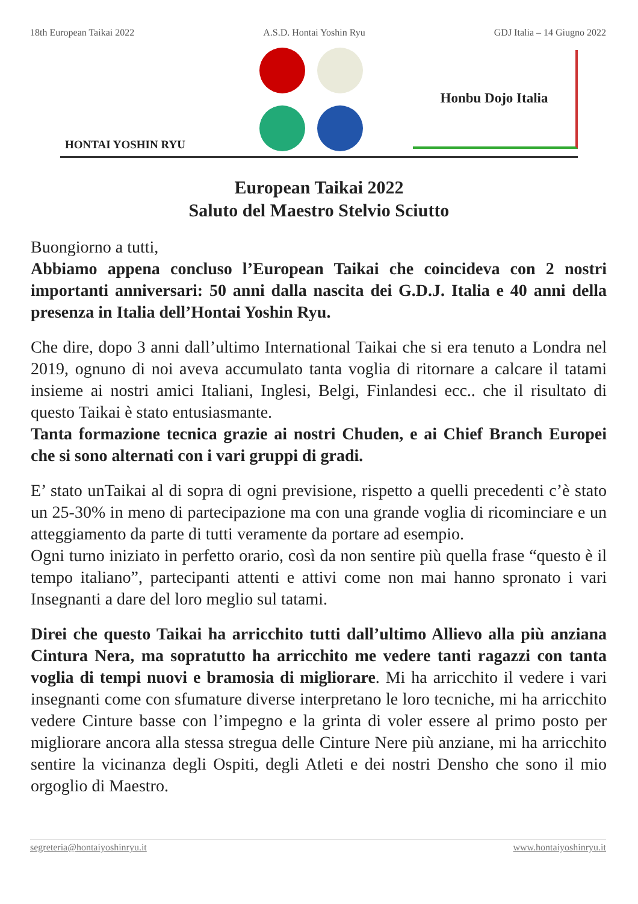18th European Taikai 2022 A.S.D. Hontai Yoshin Ryu GDJ Italia – 14 Giugno 2022
HONTAI YOSHIN RYU
Honbu Dojo Italia
European Taikai 2022
Saluto del Maestro Stelvio Sciutto
Buongiorno a tutti,
Abbiamo appena concluso l’European Taikai che coincideva con 2 nostri importanti anniversari: 50 anni dalla nascita dei G.D.J. Italia e 40 anni della presenza in Italia dell’Hontai Yoshin Ryu.
Che dire, dopo 3 anni dall’ultimo International Taikai che si era tenuto a Londra nel 2019, ognuno di noi aveva accumulato tanta voglia di ritornare a calcare il tatami insieme ai nostri amici Italiani, Inglesi, Belgi, Finlandesi ecc.. che il risultato di questo Taikai è stato entusiasmante.
Tanta formazione tecnica grazie ai nostri Chuden, e ai Chief Branch Europei che si sono alternati con i vari gruppi di gradi.
E’ stato unTaikai al di sopra di ogni previsione, rispetto a quelli precedenti c’è stato un 25-30% in meno di partecipazione ma con una grande voglia di ricominciare e un atteggiamento da parte di tutti veramente da portare ad esempio.
Ogni turno iniziato in perfetto orario, così da non sentire più quella frase “questo è il tempo italiano”, partecipanti attenti e attivi come non mai hanno spronato i vari Insegnanti a dare del loro meglio sul tatami.
Direi che questo Taikai ha arricchito tutti dall’ultimo Allievo alla più anziana Cintura Nera, ma sopratutto ha arricchito me vedere tanti ragazzi con tanta voglia di tempi nuovi e bramosia di migliorare. Mi ha arricchito il vedere i vari insegnanti come con sfumature diverse interpretano le loro tecniche, mi ha arricchito vedere Cinture basse con l’impegno e la grinta di voler essere al primo posto per migliorare ancora alla stessa stregua delle Cinture Nere più anziane, mi ha arricchito sentire la vicinanza degli Ospiti, degli Atleti e dei nostri Densho che sono il mio orgoglio di Maestro.
segreteria@hontaiyoshinryu.it www.hontaiyoshinryu.it